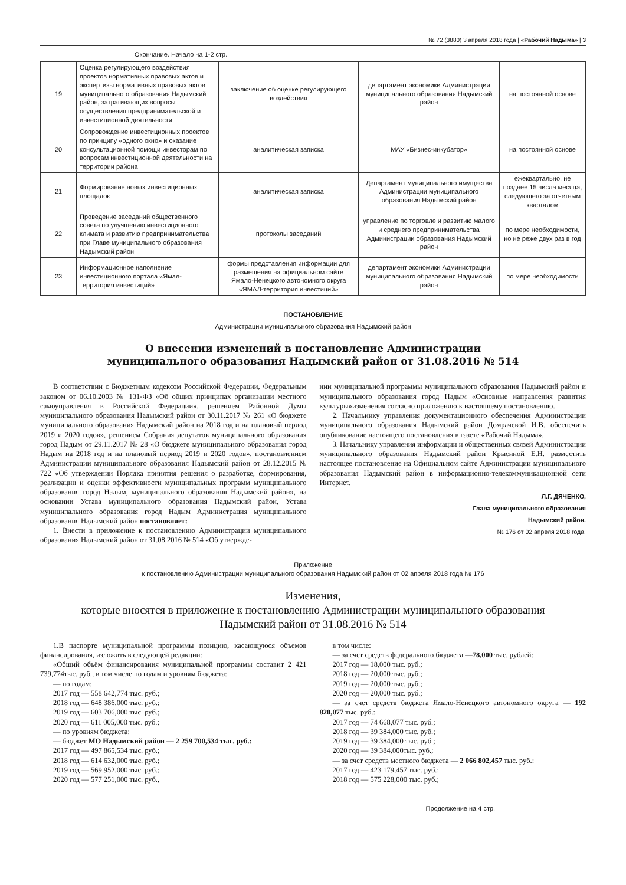№ 72 (3880) 3 апреля 2018 года | «Рабочий Надыма» | 3
Окончание. Начало на 1-2 стр.
| 19 | Оценка регулирующего воздействия проектов нормативных правовых актов и экспертизы нормативных правовых актов муниципального образования Надымский район, затрагивающих вопросы осуществления предпринимательской и инвестиционной деятельности | заключение об оценке регулирующего воздействия | департамент экономики Администрации муниципального образования Надымский район | на постоянной основе |
| 20 | Сопровождение инвестиционных проектов по принципу «одного окно» и оказание консультационной помощи инвесторам по вопросам инвестиционной деятельности на территории района | аналитическая записка | МАУ «Бизнес-инкубатор» | на постоянной основе |
| 21 | Формирование новых инвестиционных площадок | аналитическая записка | Департамент муниципального имущества Администрации муниципального образования Надымский район | ежеквартально, не позднее 15 числа месяца, следующего за отчетным кварталом |
| 22 | Проведение заседаний общественного совета по улучшению инвестиционного климата и развитию предпринимательства при Главе муниципального образования Надымский район | протоколы заседаний | управление по торговле и развитию малого и среднего предпринимательства Администрации образования Надымский район | по мере необходимости, но не реже двух раз в год |
| 23 | Информационное наполнение инвестиционного портала «Ямал-территория инвестиций» | формы представления информации для размещения на официальном сайте Ямало-Ненецкого автономного округа «ЯМАЛ-территория инвестиций» | департамент экономики Администрации муниципального образования Надымский район | по мере необходимости |
ПОСТАНОВЛЕНИЕ
Администрации муниципального образования Надымский район
О внесении изменений в постановление Администрации
муниципального образования Надымский район от 31.08.2016 № 514
В соответствии с Бюджетным кодексом Российской Федерации, Федеральным законом от 06.10.2003 № 131-ФЗ «Об общих принципах организации местного самоуправления в Российской Федерации», решением Районной Думы муниципального образования Надымский район от 30.11.2017 № 261 «О бюджете муниципального образования Надымский район на 2018 год и на плановый период 2019 и 2020 годов», решением Собрания депутатов муниципального образования город Надым от 29.11.2017 № 28 «О бюджете муниципального образования город Надым на 2018 год и на плановый период 2019 и 2020 годов», постановлением Администрации муниципального образования Надымский район от 28.12.2015 № 722 «Об утверждении Порядка принятия решения о разработке, формирования, реализации и оценки эффективности муниципальных программ муниципального образования город Надым, муниципального образования Надымский район», на основании Устава муниципального образования Надымский район, Устава муниципального образования город Надым Администрация муниципального образования Надымский район постановляет:
1. Внести в приложение к постановлению Администрации муниципального образования Надымский район от 31.08.2016 № 514 «Об утвержде-
нии муниципальной программы муниципального образования Надымский район и муниципального образования город Надым «Основные направления развития культуры»изменения согласно приложению к настоящему постановлению.
2. Начальнику управления документационного обеспечения Администрации муниципального образования Надымский район Домрачевой И.В. обеспечить опубликование настоящего постановления в газете «Рабочий Надыма».
3. Начальнику управления информации и общественных связей Администрации муниципального образования Надымский район Крысиной Е.Н. разместить настоящее постановление на Официальном сайте Администрации муниципального образования Надымский район в информационно-телекоммуникационной сети Интернет.
Л.Г. ДЯЧЕНКО,
Глава муниципального образования
Надымский район.
№ 176 от 02 апреля 2018 года.
Приложение
к постановлению Администрации муниципального образования Надымский район от 02 апреля 2018 года № 176
Изменения,
которые вносятся в приложение к постановлению Администрации муниципального образования
Надымский район от 31.08.2016 № 514
1.В паспорте муниципальной программы позицию, касающуюся объемов финансирования, изложить в следующей редакции:
«Общий объём финансирования муниципальной программы составит 2 421 739,774тыс. руб., в том числе по годам и уровням бюджета:
— по годам:
2017 год — 558 642,774 тыс. руб.;
2018 год — 648 386,000 тыс. руб.;
2019 год — 603 706,000 тыс. руб.;
2020 год — 611 005,000 тыс. руб.;
— по уровням бюджета:
— бюджет МО Надымский район — 2 259 700,534 тыс. руб.:
2017 год — 497 865,534 тыс. руб.;
2018 год — 614 632,000 тыс. руб.;
2019 год — 569 952,000 тыс. руб.;
2020 год — 577 251,000 тыс. руб.,
в том числе:
— за счет средств федерального бюджета —78,000 тыс. рублей:
2017 год — 18,000 тыс. руб.;
2018 год — 20,000 тыс. руб.;
2019 год — 20,000 тыс. руб.;
2020 год — 20,000 тыс. руб.;
— за счет средств бюджета Ямало-Ненецкого автономного округа — 192 820,077 тыс. руб.:
2017 год — 74 668,077 тыс. руб.;
2018 год — 39 384,000 тыс. руб.;
2019 год — 39 384,000 тыс. руб.;
2020 год — 39 384,000тыс. руб.;
— за счет средств местного бюджета — 2 066 802,457 тыс. руб.:
2017 год — 423 179,457 тыс. руб.;
2018 год — 575 228,000 тыс. руб.;
Продолжение на 4 стр.